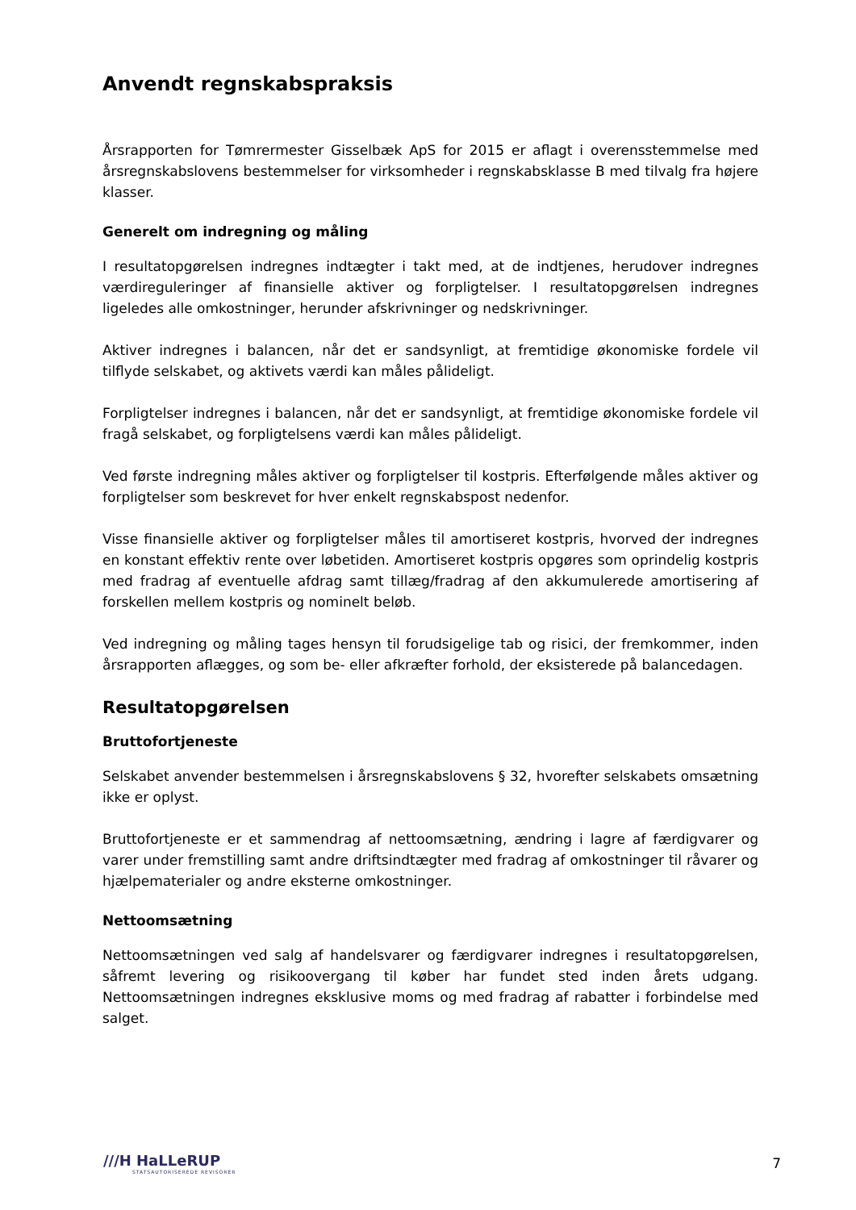Anvendt regnskabspraksis
Årsrapporten for Tømrermester Gisselbæk ApS for 2015 er aflagt i overensstemmelse med årsregnskabslovens bestemmelser for virksomheder i regnskabsklasse B med tilvalg fra højere klasser.
Generelt om indregning og måling
I resultatopgørelsen indregnes indtægter i takt med, at de indtjenes, herudover indregnes værdireguleringer af finansielle aktiver og forpligtelser. I resultatopgørelsen indregnes ligeledes alle omkostninger, herunder afskrivninger og nedskrivninger.
Aktiver indregnes i balancen, når det er sandsynligt, at fremtidige økonomiske fordele vil tilflyde selskabet, og aktivets værdi kan måles pålideligt.
Forpligtelser indregnes i balancen, når det er sandsynligt, at fremtidige økonomiske fordele vil fragå selskabet, og forpligtelsens værdi kan måles pålideligt.
Ved første indregning måles aktiver og forpligtelser til kostpris. Efterfølgende måles aktiver og forpligtelser som beskrevet for hver enkelt regnskabspost nedenfor.
Visse finansielle aktiver og forpligtelser måles til amortiseret kostpris, hvorved der indregnes en konstant effektiv rente over løbetiden. Amortiseret kostpris opgøres som oprindelig kostpris med fradrag af eventuelle afdrag samt tillæg/fradrag af den akkumulerede amortisering af forskellen mellem kostpris og nominelt beløb.
Ved indregning og måling tages hensyn til forudsigelige tab og risici, der fremkommer, inden årsrapporten aflægges, og som be- eller afkræfter forhold, der eksisterede på balancedagen.
Resultatopgørelsen
Bruttofortjeneste
Selskabet anvender bestemmelsen i årsregnskabslovens § 32, hvorefter selskabets omsætning ikke er oplyst.
Bruttofortjeneste er et sammendrag af nettoomsætning, ændring i lagre af færdigvarer og varer under fremstilling samt andre driftsindtægter med fradrag af omkostninger til råvarer og hjælpematerialer og andre eksterne omkostninger.
Nettoomsætning
Nettoomsætningen ved salg af handelsvarer og færdigvarer indregnes i resultatopgørelsen, såfremt levering og risikoovergang til køber har fundet sted inden årets udgang. Nettoomsætningen indregnes eksklusive moms og med fradrag af rabatter i forbindelse med salget.
///H HaLLeRUP
STATSAUTORISEREDE REVISORER
7